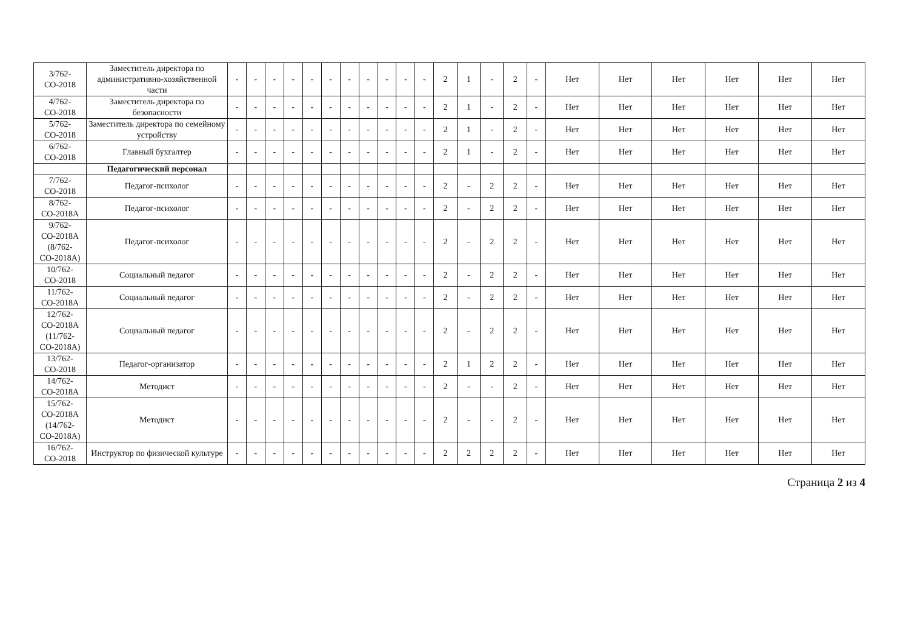| 3/762-СО-2018 | Заместитель директора по административно-хозяйственной части | - | - | - | - | - | - | - | - | - | - | - | 2 | 1 | - | 2 | - | Нет | Нет | Нет | Нет | Нет | Нет |
| 4/762-СО-2018 | Заместитель директора по безопасности | - | - | - | - | - | - | - | - | - | - | - | 2 | 1 | - | 2 | - | Нет | Нет | Нет | Нет | Нет | Нет |
| 5/762-СО-2018 | Заместитель директора по семейному устройству | - | - | - | - | - | - | - | - | - | - | - | 2 | 1 | - | 2 | - | Нет | Нет | Нет | Нет | Нет | Нет |
| 6/762-СО-2018 | Главный бухгалтер | - | - | - | - | - | - | - | - | - | - | - | 2 | 1 | - | 2 | - | Нет | Нет | Нет | Нет | Нет | Нет |
| | Педагогический персонал | | | | | | | | | | | | | | | | | | | | | | |
| 7/762-СО-2018 | Педагог-психолог | - | - | - | - | - | - | - | - | - | - | - | 2 | - | 2 | 2 | - | Нет | Нет | Нет | Нет | Нет | Нет |
| 8/762-СО-2018А | Педагог-психолог | - | - | - | - | - | - | - | - | - | - | - | 2 | - | 2 | 2 | - | Нет | Нет | Нет | Нет | Нет | Нет |
| 9/762-СО-2018А (8/762-СО-2018А) | Педагог-психолог | - | - | - | - | - | - | - | - | - | - | - | 2 | - | 2 | 2 | - | Нет | Нет | Нет | Нет | Нет | Нет |
| 10/762-СО-2018 | Социальный педагог | - | - | - | - | - | - | - | - | - | - | - | 2 | - | 2 | 2 | - | Нет | Нет | Нет | Нет | Нет | Нет |
| 11/762-СО-2018А | Социальный педагог | - | - | - | - | - | - | - | - | - | - | - | 2 | - | 2 | 2 | - | Нет | Нет | Нет | Нет | Нет | Нет |
| 12/762-СО-2018А (11/762-СО-2018А) | Социальный педагог | - | - | - | - | - | - | - | - | - | - | - | 2 | - | 2 | 2 | - | Нет | Нет | Нет | Нет | Нет | Нет |
| 13/762-СО-2018 | Педагог-организатор | - | - | - | - | - | - | - | - | - | - | - | 2 | 1 | 2 | 2 | - | Нет | Нет | Нет | Нет | Нет | Нет |
| 14/762-СО-2018А | Методист | - | - | - | - | - | - | - | - | - | - | - | 2 | - | - | 2 | - | Нет | Нет | Нет | Нет | Нет | Нет |
| 15/762-СО-2018А (14/762-СО-2018А) | Методист | - | - | - | - | - | - | - | - | - | - | - | 2 | - | - | 2 | - | Нет | Нет | Нет | Нет | Нет | Нет |
| 16/762-СО-2018 | Инструктор по физической культуре | - | - | - | - | - | - | - | - | - | - | - | 2 | 2 | 2 | 2 | - | Нет | Нет | Нет | Нет | Нет | Нет |
Страница 2 из 4